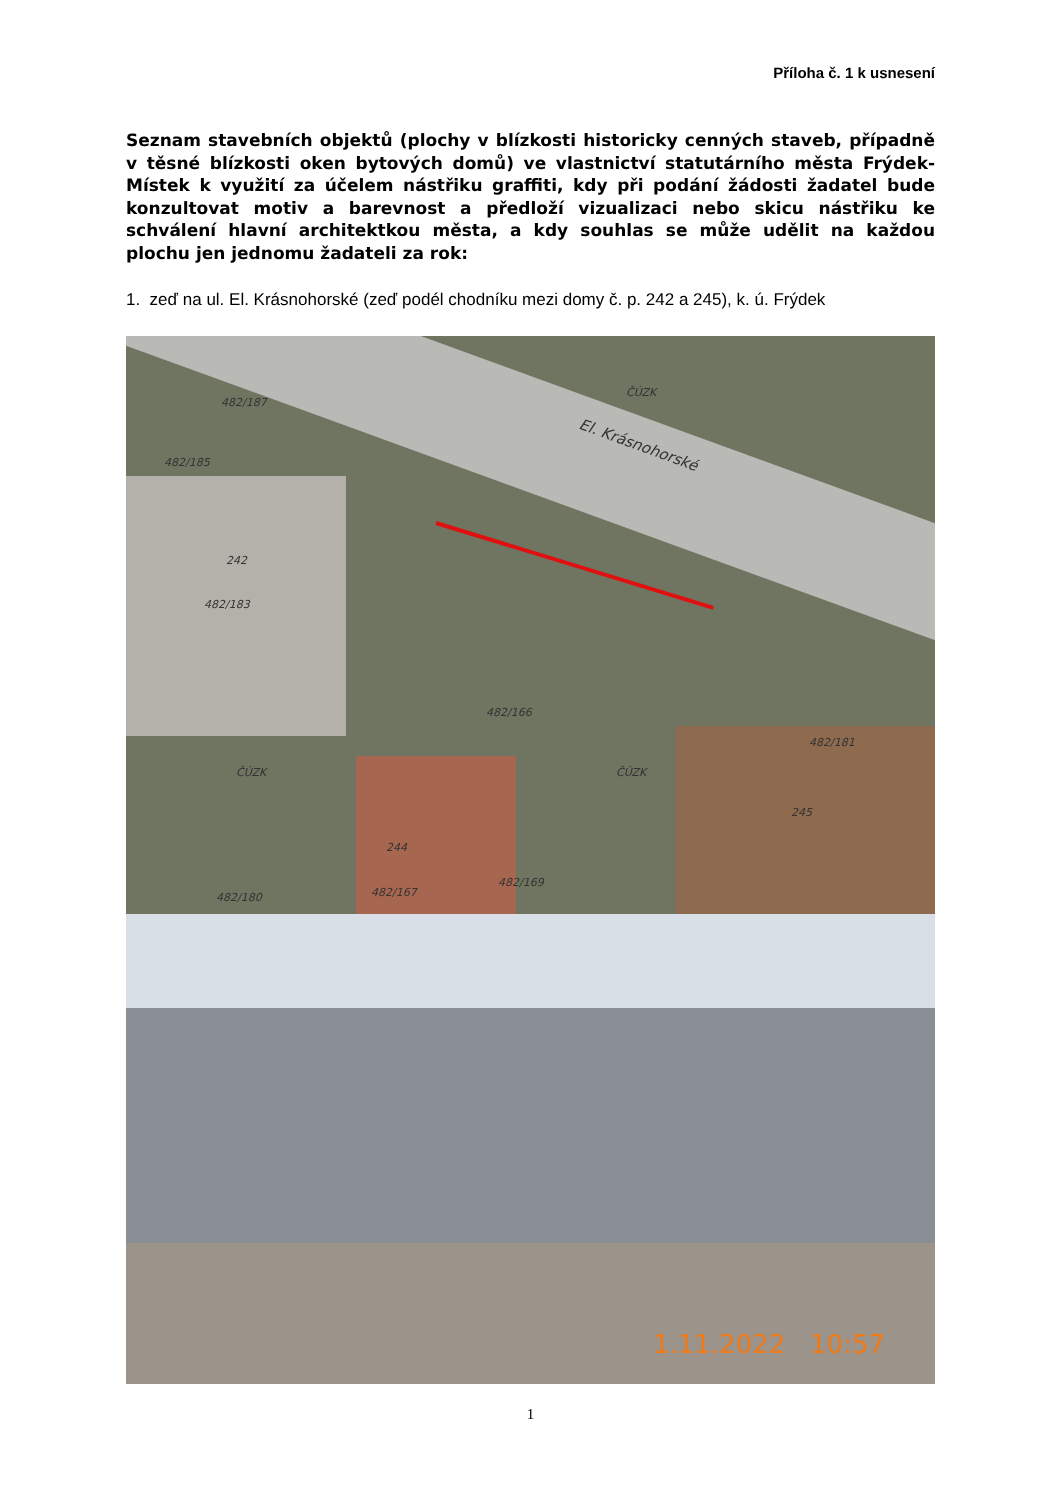Příloha č. 1 k usnesení
Seznam stavebních objektů (plochy v blízkosti historicky cenných staveb, případně v těsné blízkosti oken bytových domů) ve vlastnictví statutárního města Frýdek-Místek k využití za účelem nástřiku graffiti, kdy při podání žádosti žadatel bude konzultovat motiv a barevnost a předloží vizualizaci nebo skicu nástřiku ke schválení hlavní architektkou města, a kdy souhlas se může udělit na každou plochu jen jednomu žadateli za rok:
1. zeď na ul. El. Krásnohorské (zeď podél chodníku mezi domy č. p. 242 a 245), k. ú. Frýdek
El. Krásnohorské
242
482/183
482/166
244
482/167
482/169
482/180
245
482/181
482/185
482/187
ČÚZK ČÚZK
ČÚZK
1.11.2022 10:57
1